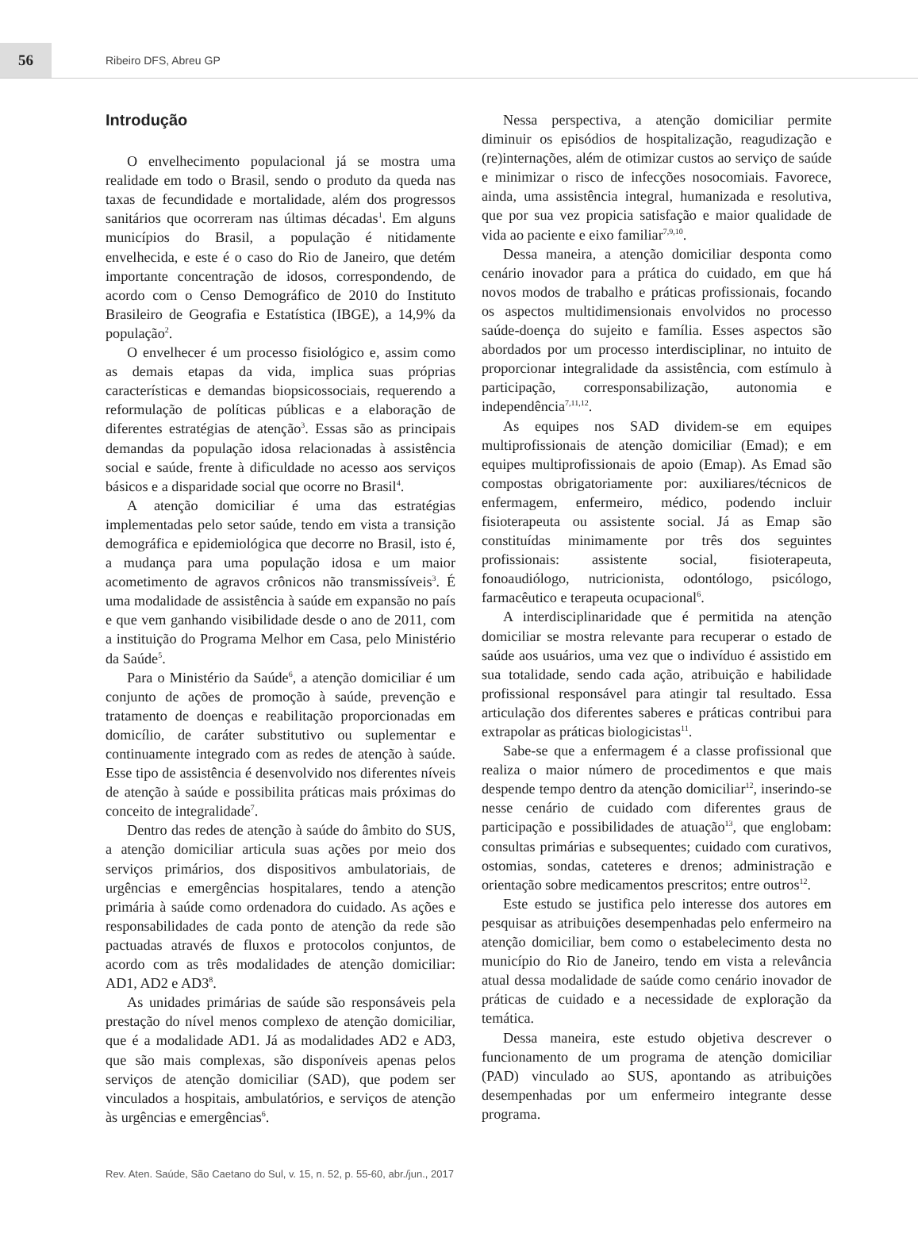56
Ribeiro DFS, Abreu GP
Introdução
O envelhecimento populacional já se mostra uma realidade em todo o Brasil, sendo o produto da queda nas taxas de fecundidade e mortalidade, além dos progressos sanitários que ocorreram nas últimas décadas<sup>1</sup>. Em alguns municípios do Brasil, a população é nitidamente envelhecida, e este é o caso do Rio de Janeiro, que detém importante concentração de idosos, correspondendo, de acordo com o Censo Demográfico de 2010 do Instituto Brasileiro de Geografia e Estatística (IBGE), a 14,9% da população<sup>2</sup>.
O envelhecer é um processo fisiológico e, assim como as demais etapas da vida, implica suas próprias características e demandas biopsicossociais, requerendo a reformulação de políticas públicas e a elaboração de diferentes estratégias de atenção<sup>3</sup>. Essas são as principais demandas da população idosa relacionadas à assistência social e saúde, frente à dificuldade no acesso aos serviços básicos e a disparidade social que ocorre no Brasil<sup>4</sup>.
A atenção domiciliar é uma das estratégias implementadas pelo setor saúde, tendo em vista a transição demográfica e epidemiológica que decorre no Brasil, isto é, a mudança para uma população idosa e um maior acometimento de agravos crônicos não transmissíveis<sup>3</sup>. É uma modalidade de assistência à saúde em expansão no país e que vem ganhando visibilidade desde o ano de 2011, com a instituição do Programa Melhor em Casa, pelo Ministério da Saúde<sup>5</sup>.
Para o Ministério da Saúde<sup>6</sup>, a atenção domiciliar é um conjunto de ações de promoção à saúde, prevenção e tratamento de doenças e reabilitação proporcionadas em domicílio, de caráter substitutivo ou suplementar e continuamente integrado com as redes de atenção à saúde. Esse tipo de assistência é desenvolvido nos diferentes níveis de atenção à saúde e possibilita práticas mais próximas do conceito de integralidade<sup>7</sup>.
Dentro das redes de atenção à saúde do âmbito do SUS, a atenção domiciliar articula suas ações por meio dos serviços primários, dos dispositivos ambulatoriais, de urgências e emergências hospitalares, tendo a atenção primária à saúde como ordenadora do cuidado. As ações e responsabilidades de cada ponto de atenção da rede são pactuadas através de fluxos e protocolos conjuntos, de acordo com as três modalidades de atenção domiciliar: AD1, AD2 e AD3<sup>8</sup>.
As unidades primárias de saúde são responsáveis pela prestação do nível menos complexo de atenção domiciliar, que é a modalidade AD1. Já as modalidades AD2 e AD3, que são mais complexas, são disponíveis apenas pelos serviços de atenção domiciliar (SAD), que podem ser vinculados a hospitais, ambulatórios, e serviços de atenção às urgências e emergências<sup>6</sup>.
Nessa perspectiva, a atenção domiciliar permite diminuir os episódios de hospitalização, reagudização e (re)internações, além de otimizar custos ao serviço de saúde e minimizar o risco de infecções nosocomiais. Favorece, ainda, uma assistência integral, humanizada e resolutiva, que por sua vez propicia satisfação e maior qualidade de vida ao paciente e eixo familiar<sup>7,9,10</sup>.
Dessa maneira, a atenção domiciliar desponta como cenário inovador para a prática do cuidado, em que há novos modos de trabalho e práticas profissionais, focando os aspectos multidimensionais envolvidos no processo saúde-doença do sujeito e família. Esses aspectos são abordados por um processo interdisciplinar, no intuito de proporcionar integralidade da assistência, com estímulo à participação, corresponsabilização, autonomia e independência<sup>7,11,12</sup>.
As equipes nos SAD dividem-se em equipes multiprofissionais de atenção domiciliar (Emad); e em equipes multiprofissionais de apoio (Emap). As Emad são compostas obrigatoriamente por: auxiliares/técnicos de enfermagem, enfermeiro, médico, podendo incluir fisioterapeuta ou assistente social. Já as Emap são constituídas minimamente por três dos seguintes profissionais: assistente social, fisioterapeuta, fonoaudiólogo, nutricionista, odontólogo, psicólogo, farmacêutico e terapeuta ocupacional<sup>6</sup>.
A interdisciplinaridade que é permitida na atenção domiciliar se mostra relevante para recuperar o estado de saúde aos usuários, uma vez que o indivíduo é assistido em sua totalidade, sendo cada ação, atribuição e habilidade profissional responsável para atingir tal resultado. Essa articulação dos diferentes saberes e práticas contribui para extrapolar as práticas biologicistas<sup>11</sup>.
Sabe-se que a enfermagem é a classe profissional que realiza o maior número de procedimentos e que mais despende tempo dentro da atenção domiciliar<sup>12</sup>, inserindo-se nesse cenário de cuidado com diferentes graus de participação e possibilidades de atuação<sup>13</sup>, que englobam: consultas primárias e subsequentes; cuidado com curativos, ostomias, sondas, cateteres e drenos; administração e orientação sobre medicamentos prescritos; entre outros<sup>12</sup>.
Este estudo se justifica pelo interesse dos autores em pesquisar as atribuições desempenhadas pelo enfermeiro na atenção domiciliar, bem como o estabelecimento desta no município do Rio de Janeiro, tendo em vista a relevância atual dessa modalidade de saúde como cenário inovador de práticas de cuidado e a necessidade de exploração da temática.
Dessa maneira, este estudo objetiva descrever o funcionamento de um programa de atenção domiciliar (PAD) vinculado ao SUS, apontando as atribuições desempenhadas por um enfermeiro integrante desse programa.
Rev. Aten. Saúde, São Caetano do Sul, v. 15, n. 52, p. 55-60, abr./jun., 2017